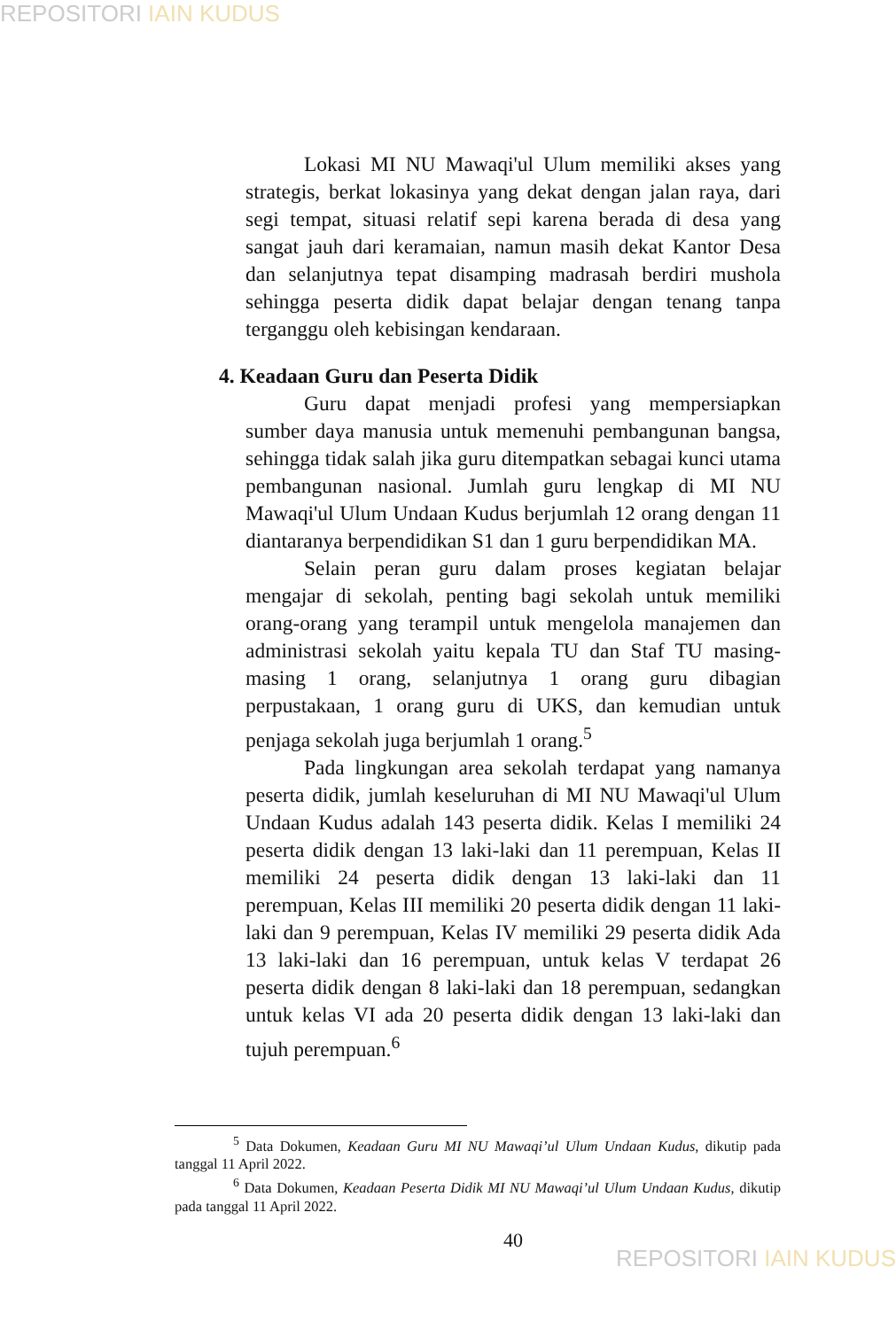REPOSITORI IAIN KUDUS
Lokasi MI NU Mawaqi'ul Ulum memiliki akses yang strategis, berkat lokasinya yang dekat dengan jalan raya, dari segi tempat, situasi relatif sepi karena berada di desa yang sangat jauh dari keramaian, namun masih dekat Kantor Desa dan selanjutnya tepat disamping madrasah berdiri mushola sehingga peserta didik dapat belajar dengan tenang tanpa terganggu oleh kebisingan kendaraan.
4. Keadaan Guru dan Peserta Didik
Guru dapat menjadi profesi yang mempersiapkan sumber daya manusia untuk memenuhi pembangunan bangsa, sehingga tidak salah jika guru ditempatkan sebagai kunci utama pembangunan nasional. Jumlah guru lengkap di MI NU Mawaqi'ul Ulum Undaan Kudus berjumlah 12 orang dengan 11 diantaranya berpendidikan S1 dan 1 guru berpendidikan MA.
Selain peran guru dalam proses kegiatan belajar mengajar di sekolah, penting bagi sekolah untuk memiliki orang-orang yang terampil untuk mengelola manajemen dan administrasi sekolah yaitu kepala TU dan Staf TU masing-masing 1 orang, selanjutnya 1 orang guru dibagian perpustakaan, 1 orang guru di UKS, dan kemudian untuk penjaga sekolah juga berjumlah 1 orang.<sup>5</sup>
Pada lingkungan area sekolah terdapat yang namanya peserta didik, jumlah keseluruhan di MI NU Mawaqi'ul Ulum Undaan Kudus adalah 143 peserta didik. Kelas I memiliki 24 peserta didik dengan 13 laki-laki dan 11 perempuan, Kelas II memiliki 24 peserta didik dengan 13 laki-laki dan 11 perempuan, Kelas III memiliki 20 peserta didik dengan 11 laki-laki dan 9 perempuan, Kelas IV memiliki 29 peserta didik Ada 13 laki-laki dan 16 perempuan, untuk kelas V terdapat 26 peserta didik dengan 8 laki-laki dan 18 perempuan, sedangkan untuk kelas VI ada 20 peserta didik dengan 13 laki-laki dan tujuh perempuan.<sup>6</sup>
<sup>5</sup> Data Dokumen, Keadaan Guru MI NU Mawaqi’ul Ulum Undaan Kudus, dikutip pada tanggal 11 April 2022.
<sup>6</sup> Data Dokumen, Keadaan Peserta Didik MI NU Mawaqi’ul Ulum Undaan Kudus, dikutip pada tanggal 11 April 2022.
40
REPOSITORI IAIN KUDUS